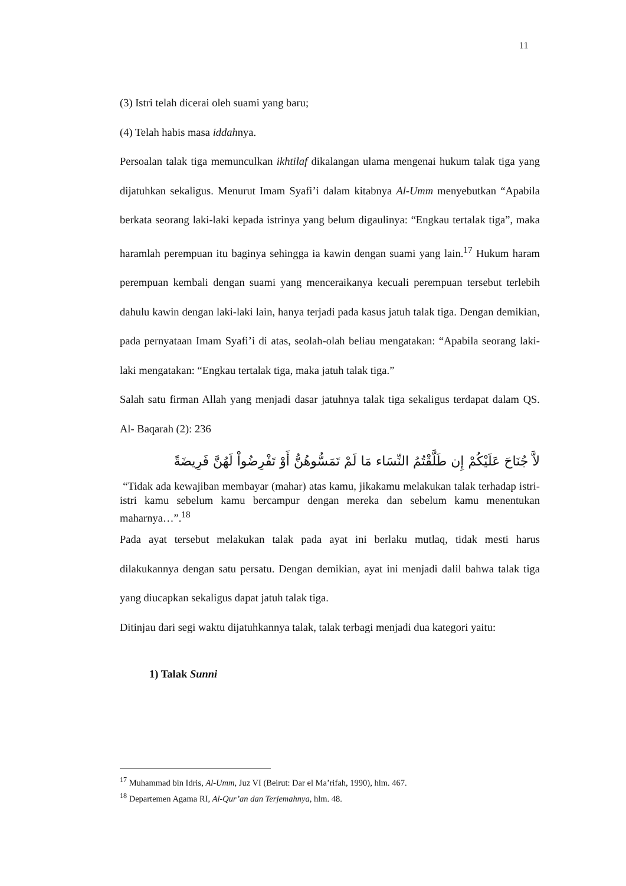11
(3) Istri telah dicerai oleh suami yang baru;
(4) Telah habis masa iddahnya.
Persoalan talak tiga memunculkan ikhtilaf dikalangan ulama mengenai hukum talak tiga yang dijatuhkan sekaligus. Menurut Imam Syafi’i dalam kitabnya Al-Umm menyebutkan “Apabila berkata seorang laki-laki kepada istrinya yang belum digaulinya: “Engkau tertalak tiga”, maka haramlah perempuan itu baginya sehingga ia kawin dengan suami yang lain.<sup>17</sup> Hukum haram perempuan kembali dengan suami yang menceraikanya kecuali perempuan tersebut terlebih dahulu kawin dengan laki-laki lain, hanya terjadi pada kasus jatuh talak tiga. Dengan demikian, pada pernyataan Imam Syafi’i di atas, seolah-olah beliau mengatakan: “Apabila seorang laki-laki mengatakan: “Engkau tertalak tiga, maka jatuh talak tiga.”
Salah satu firman Allah yang menjadi dasar jatuhnya talak tiga sekaligus terdapat dalam QS. Al- Baqarah (2): 236
لاَّ جُنَاحَ عَلَيْكُمْ إِن طَلَّقْتُمُ النِّسَاء مَا لَمْ تَمَسُّوهُنُّ أَوْ تَفْرِضُواْ لَهُنَّ فَرِيضَةً
“Tidak ada kewajiban membayar (mahar) atas kamu, jikakamu melakukan talak terhadap istri-istri kamu sebelum kamu bercampur dengan mereka dan sebelum kamu menentukan maharnya…”.<sup>18</sup>
Pada ayat tersebut melakukan talak pada ayat ini berlaku mutlaq, tidak mesti harus dilakukannya dengan satu persatu. Dengan demikian, ayat ini menjadi dalil bahwa talak tiga yang diucapkan sekaligus dapat jatuh talak tiga.
Ditinjau dari segi waktu dijatuhkannya talak, talak terbagi menjadi dua kategori yaitu:
1) Talak Sunni
<sup>17</sup> Muhammad bin Idris, Al-Umm, Juz VI (Beirut: Dar el Ma’rifah, 1990), hlm. 467.
<sup>18</sup> Departemen Agama RI, Al-Qur’an dan Terjemahnya, hlm. 48.